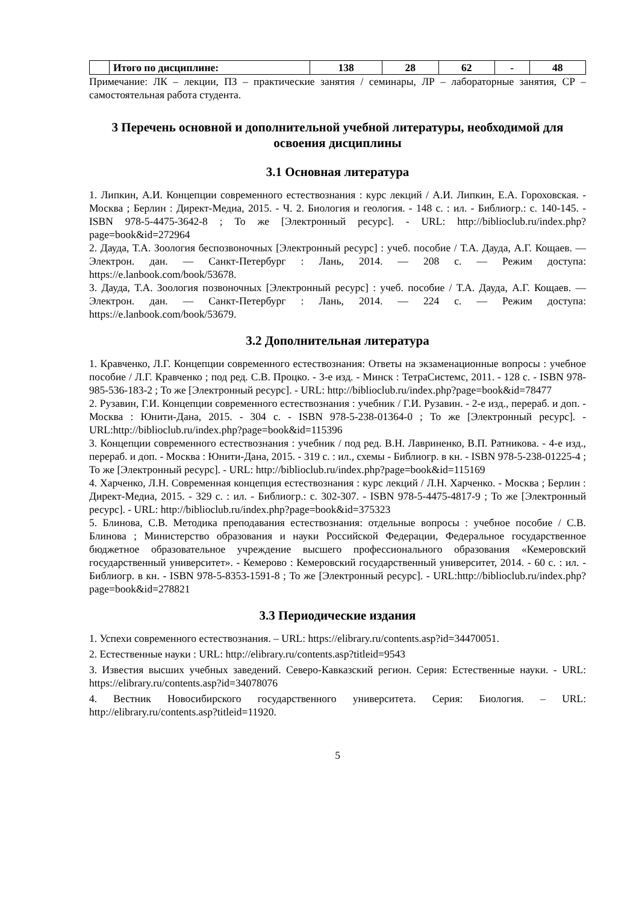| | Итого по дисциплине: | 138 | 28 | 62 | - | 48 |
Примечание: ЛК – лекции, ПЗ – практические занятия / семинары, ЛР – лабораторные занятия, СР – самостоятельная работа студента.
3 Перечень основной и дополнительной учебной литературы, необходимой для освоения дисциплины
3.1 Основная литература
1. Липкин, А.И. Концепции современного естествознания : курс лекций / А.И. Липкин, Е.А. Гороховская. - Москва ; Берлин : Директ-Медиа, 2015. - Ч. 2. Биология и геология. - 148 с. : ил. - Библиогр.: с. 140-145. - ISBN 978-5-4475-3642-8 ; То же [Электронный ресурс]. - URL: http://biblioclub.ru/index.php?page=book&id=272964
2. Дауда, Т.А. Зоология беспозвоночных [Электронный ресурс] : учеб. пособие / Т.А. Дауда, А.Г. Кощаев. — Электрон. дан. — Санкт-Петербург : Лань, 2014. — 208 с. — Режим доступа: https://e.lanbook.com/book/53678.
3. Дауда, Т.А. Зоология позвоночных [Электронный ресурс] : учеб. пособие / Т.А. Дауда, А.Г. Кощаев. — Электрон. дан. — Санкт-Петербург : Лань, 2014. — 224 с. — Режим доступа: https://e.lanbook.com/book/53679.
3.2 Дополнительная литература
1. Кравченко, Л.Г. Концепции современного естествознания: Ответы на экзаменационные вопросы : учебное пособие / Л.Г. Кравченко ; под ред. С.В. Процко. - 3-е изд. - Минск : ТетраСистемс, 2011. - 128 с. - ISBN 978-985-536-183-2 ; То же [Электронный ресурс]. - URL: http://biblioclub.ru/index.php?page=book&id=78477
2. Рузавин, Г.И. Концепции современного естествознания : учебник / Г.И. Рузавин. - 2-е изд., перераб. и доп. - Москва : Юнити-Дана, 2015. - 304 с. - ISBN 978-5-238-01364-0 ; То же [Электронный ресурс]. - URL:http://biblioclub.ru/index.php?page=book&id=115396
3. Концепции современного естествознания : учебник / под ред. В.Н. Лавриненко, В.П. Ратникова. - 4-е изд., перераб. и доп. - Москва : Юнити-Дана, 2015. - 319 с. : ил., схемы - Библиогр. в кн. - ISBN 978-5-238-01225-4 ; То же [Электронный ресурс]. - URL: http://biblioclub.ru/index.php?page=book&id=115169
4. Харченко, Л.Н. Современная концепция естествознания : курс лекций / Л.Н. Харченко. - Москва ; Берлин : Директ-Медиа, 2015. - 329 с. : ил. - Библиогр.: с. 302-307. - ISBN 978-5-4475-4817-9 ; То же [Электронный ресурс]. - URL: http://biblioclub.ru/index.php?page=book&id=375323
5. Блинова, С.В. Методика преподавания естествознания: отдельные вопросы : учебное пособие / С.В. Блинова ; Министерство образования и науки Российской Федерации, Федеральное государственное бюджетное образовательное учреждение высшего профессионального образования «Кемеровский государственный университет». - Кемерово : Кемеровский государственный университет, 2014. - 60 с. : ил. - Библиогр. в кн. - ISBN 978-5-8353-1591-8 ; То же [Электронный ресурс]. - URL:http://biblioclub.ru/index.php?page=book&id=278821
3.3 Периодические издания
1. Успехи современного естествознания. – URL: https://elibrary.ru/contents.asp?id=34470051.
2. Естественные науки : URL: http://elibrary.ru/contents.asp?titleid=9543
3. Известия высших учебных заведений. Северо-Кавказский регион. Серия: Естественные науки. - URL: https://elibrary.ru/contents.asp?id=34078076
4. Вестник Новосибирского государственного университета. Серия: Биология. – URL: http://elibrary.ru/contents.asp?titleid=11920.
5